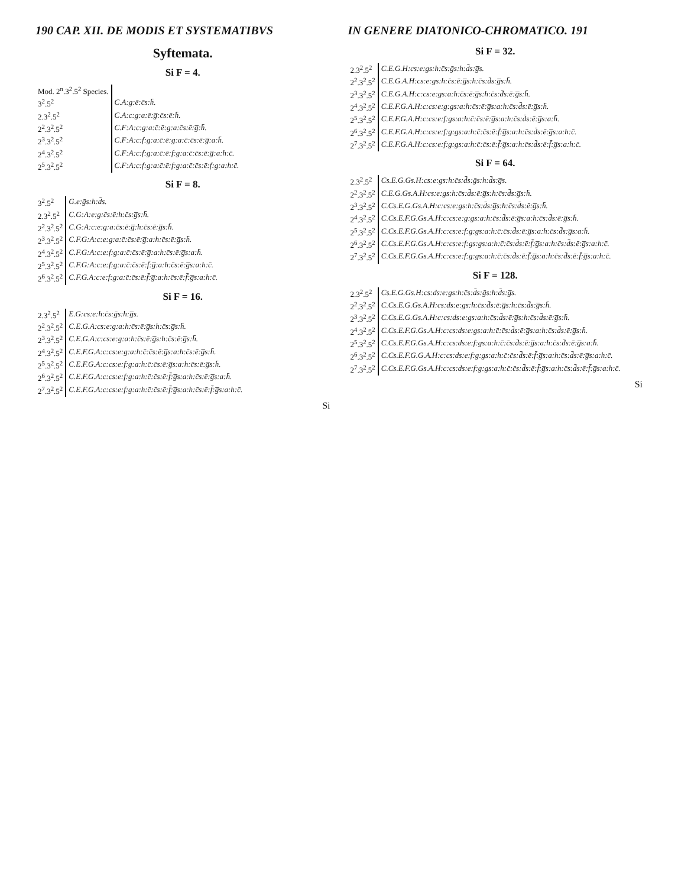190 CAP. XII. DE MODIS ET SYSTEMATIBVS
Syftemata.
Si F = 4.
| Mod. 2<sup>n</sup>.3<sup>2</sup>.5<sup>2</sup> Species. | |
| 3<sup>2</sup>.5<sup>2</sup> | C.A:g:ē:c̄s:h̄. |
| 2.3<sup>2</sup>.5<sup>2</sup> | C.A:c:g:a:ē:g̅:c̄s:ē:h̄. |
| 2<sup>2</sup>.3<sup>2</sup>.5<sup>2</sup> | C.F:A:c:g:a:c̄:ē:g:a:c̄s:ē:g̅:h̄. |
| 2<sup>3</sup>.3<sup>2</sup>.5<sup>2</sup> | C.F:A:c:f:g:a:c̄:ē:g:a:c̄:c̄s:ē:g̅:a:h̄. |
| 2<sup>4</sup>.3<sup>2</sup>.5<sup>2</sup> | C.F:A:c:f:g:a:c̄:ē:f:g:a:c̄:c̄s:ē:g̅:a:h:c̄. |
| 2<sup>5</sup>.3<sup>2</sup>.5<sup>2</sup> | C.F:A:c:f:g:a:c̄:ē:f:g:a:c̄:c̄s:ē:f:g:a:h:c̄. |
Si F = 8.
| 3<sup>2</sup>.5<sup>2</sup> | G.e:ḡs:h:d̄s. |
| 2.3<sup>2</sup>.5<sup>2</sup> | C.G:A:e:g:c̄s:ē:h:c̄s:g̅s:h̄. |
| 2<sup>2</sup>.3<sup>2</sup>.5<sup>2</sup> | C.G:A:c:e:g:a:c̄s:ē:g̅:h:c̄s:ē:g̅s:h̄. |
| 2<sup>3</sup>.3<sup>2</sup>.5<sup>2</sup> | C.F.G:A:c:e:g:a:c̄:c̄s:ē:g̅:a:h:c̄s:ē:g̅s:h̄. |
| 2<sup>4</sup>.3<sup>2</sup>.5<sup>2</sup> | C.F.G:A:c:e:f:g:a:c̄:c̄s:ē:g̅:a:h:c̄s:ē:g̅s:a:h̄. |
| 2<sup>5</sup>.3<sup>2</sup>.5<sup>2</sup> | C.F.G:A:c:e:f:g:a:c̄:c̄s:ē:f̄:g̅:a:h:c̄s:ē:g̅s:a:h:c̄. |
| 2<sup>6</sup>.3<sup>2</sup>.5<sup>2</sup> | C.F.G.A:c:e:f:g:a:c̄:c̄s:ē:f̄:g̅:a:h:c̄s:ē:f̄:g̅s:a:h:c̄. |
Si F = 16.
| 2.3<sup>2</sup>.5<sup>2</sup> | E.G:cs:e:h:c̄s:ḡs:h:g̅s. |
| 2<sup>2</sup>.3<sup>2</sup>.5<sup>2</sup> | C.E.G.A:cs:e:g:a:h:c̄s:ē:g̅s:h:c̄s:g̅s:h̄. |
| 2<sup>3</sup>.3<sup>2</sup>.5<sup>2</sup> | C.E.G.A:c:cs:e:g:a:h:c̄s:ē:g̅s:h:c̄s:ē:g̅s:h̄. |
| 2<sup>4</sup>.3<sup>2</sup>.5<sup>2</sup> | C.E.F.G.A:c:cs:e:g:a:h:c̄:c̄s:ē:g̅s:a:h:c̄s:ē:g̅s:h̄. |
| 2<sup>5</sup>.3<sup>2</sup>.5<sup>2</sup> | C.E.F.G.A:c:cs:e:f:g:a:h:c̄:c̄s:ē:g̅s:a:h:c̄s:ē:g̅s:h̄. |
| 2<sup>6</sup>.3<sup>2</sup>.5<sup>2</sup> | C.E.F.G.A:c:cs:e:f:g:a:h:c̄:c̄s:ē:f̄:g̅s:a:h:c̄s:ē:g̅s:a:h̄. |
| 2<sup>7</sup>.3<sup>2</sup>.5<sup>2</sup> | C.E.F.G.A:c:cs:e:f:g:a:h:c̄:c̄s:ē:f̄:g̅s:a:h:c̄s:ē:f̄:g̅s:a:h:c̄. |
Si
IN GENERE DIATONICO-CHROMATICO. 191
Si F = 32.
| 2.3<sup>2</sup>.5<sup>2</sup> | C.E.G.H:cs:e:gs:h:c̄s:ḡs:h:d̄s:g̅s. |
| 2<sup>2</sup>.3<sup>2</sup>.5<sup>2</sup> | C.E.G.A.H:cs:e:gs:h:c̄s:ē:g̅s:h:c̄s:d̄s:g̅s:h̄. |
| 2<sup>3</sup>.3<sup>2</sup>.5<sup>2</sup> | C.E.G.A.H:c:cs:e:gs:a:h:c̄s:ē:g̅s:h:c̄s:d̄s:ē:g̅s:h̄. |
| 2<sup>4</sup>.3<sup>2</sup>.5<sup>2</sup> | C.E.F.G.A.H:c:cs:e:g:gs:a:h:c̄s:ē:g̅s:a:h:c̄s:d̄s:ē:g̅s:h̄. |
| 2<sup>5</sup>.3<sup>2</sup>.5<sup>2</sup> | C.E.F.G.A.H:c:cs:e:f:gs:a:h:c̄:c̄s:ē:g̅s:a:h:c̄s:d̄s:ē:g̅s:a:h̄. |
| 2<sup>6</sup>.3<sup>2</sup>.5<sup>2</sup> | C.E.F.G.A.H:c:cs:e:f:g:gs:a:h:c̄:c̄s:ē:f̄:g̅s:a:h:c̄s:d̄s:ē:g̅s:a:h:c̄. |
| 2<sup>7</sup>.3<sup>2</sup>.5<sup>2</sup> | C.E.F.G.A.H:c:cs:e:f:g:gs:a:h:c̄:c̄s:ē:f̄:g̅s:a:h:c̄s:d̄s:ē:f̄:g̅s:a:h:c̄. |
Si F = 64.
| 2.3<sup>2</sup>.5<sup>2</sup> | Cs.E.G.Gs.H:cs:e:gs:h:c̄s:d̄s:ḡs:h:d̄s:g̅s. |
| 2<sup>2</sup>.3<sup>2</sup>.5<sup>2</sup> | C.E.G.Gs.A.H:cs:e:gs:h:c̄s:d̄s:ē:g̅s:h:c̄s:d̄s:g̅s:h̄. |
| 2<sup>3</sup>.3<sup>2</sup>.5<sup>2</sup> | C.Cs.E.G.Gs.A.H:c:cs:e:gs:h:c̄s:d̄s:g̅s:h:c̄s:d̄s:ē:g̅s:h̄. |
| 2<sup>4</sup>.3<sup>2</sup>.5<sup>2</sup> | C.Cs.E.F.G.Gs.A.H:c:cs:e:g:gs:a:h:c̄s:d̄s:ē:g̅s:a:h:c̄s:d̄s:ē:g̅s:h̄. |
| 2<sup>5</sup>.3<sup>2</sup>.5<sup>2</sup> | C.Cs.E.F.G.Gs.A.H:c:cs:e:f:g:gs:a:h:c̄:c̄s:d̄s:ē:g̅s:a:h:c̄s:d̄s:g̅s:a:h̄. |
| 2<sup>6</sup>.3<sup>2</sup>.5<sup>2</sup> | C.Cs.E.F.G.Gs.A.H:c:cs:e:f:gs:gs:a:h:c̄:c̄s:d̄s:ē:f̄:g̅s:a:h:c̄s:d̄s:ē:g̅s:a:h:c̄. |
| 2<sup>7</sup>.3<sup>2</sup>.5<sup>2</sup> | C.Cs.E.F.G.Gs.A.H:c:cs:e:f:g:gs:a:h:c̄:c̄s:d̄s:ē:f̄:g̅s:a:h:c̄s:d̄s:ē:f̄:g̅s:a:h:c̄. |
Si F = 128.
| 2.3<sup>2</sup>.5<sup>2</sup> | Cs.E.G.Gs.H:cs:ds:e:gs:h:c̄s:d̄s:ḡs:h:d̄s:g̅s. |
| 2<sup>2</sup>.3<sup>2</sup>.5<sup>2</sup> | C.Cs.E.G.Gs.A.H:cs:ds:e:gs:h:c̄s:d̄s:ē:g̅s:h:c̄s:d̄s:g̅s:h̄. |
| 2<sup>3</sup>.3<sup>2</sup>.5<sup>2</sup> | C.Cs.E.G.Gs.A.H:c:cs:ds:e:gs:a:h:c̄s:d̄s:ē:g̅s:h:c̄s:d̄s:ē:g̅s:h̄. |
| 2<sup>4</sup>.3<sup>2</sup>.5<sup>2</sup> | C.Cs.E.F.G.Gs.A.H:c:cs:ds:e:gs:a:h:c̄:c̄s:d̄s:ē:g̅s:a:h:c̄s:d̄s:ē:g̅s:h̄. |
| 2<sup>5</sup>.3<sup>2</sup>.5<sup>2</sup> | C.Cs.E.F.G.Gs.A.H:c:cs:ds:e:f:gs:a:h:c̄:c̄s:d̄s:ē:g̅s:a:h:c̄s:d̄s:ē:g̅s:a:h̄. |
| 2<sup>6</sup>.3<sup>2</sup>.5<sup>2</sup> | C.Cs.E.F.G.G.A.H:c:cs:ds:e:f:g:gs:a:h:c̄:c̄s:d̄s:ē:f̄:g̅s:a:h:c̄s:d̄s:ē:g̅s:a:h:c̄. |
| 2<sup>7</sup>.3<sup>2</sup>.5<sup>2</sup> | C.Cs.E.F.G.Gs.A.H:c:cs:ds:e:f:g:gs:a:h:c̄:c̄s:d̄s:ē:f̄:g̅s:a:h:c̄s:d̄s:ē:f̄:g̅s:a:h:c̄. |
Si